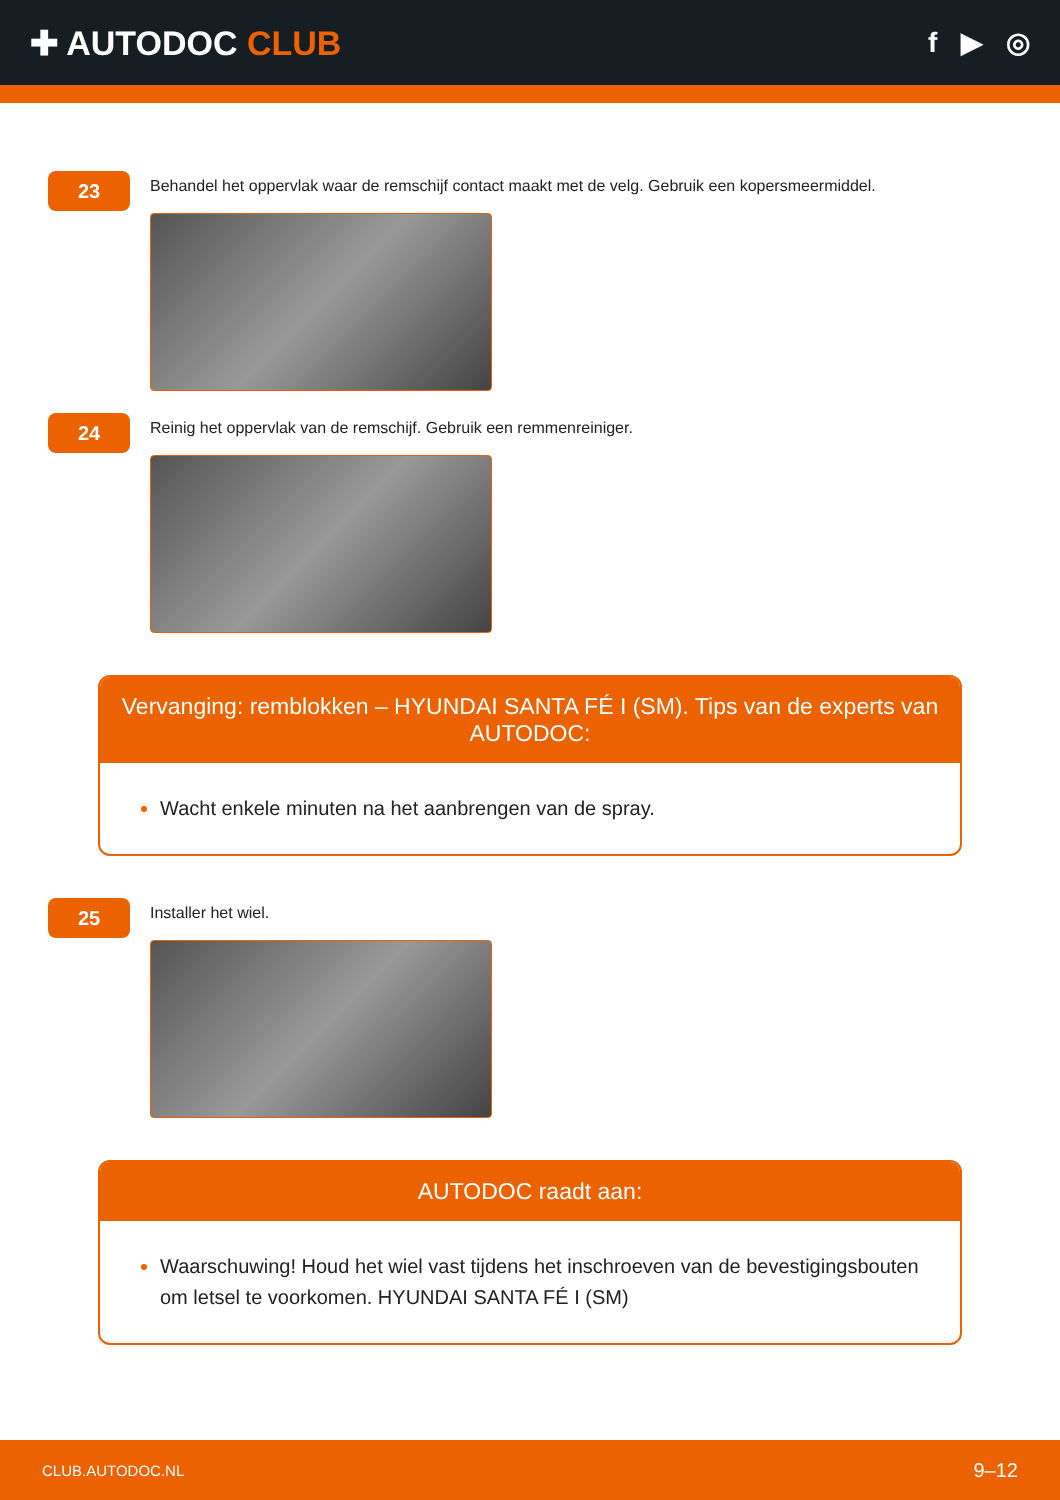✚ AUTODOC CLUB
f ▶ ◎
23
Behandel het oppervlak waar de remschijf contact maakt met de velg. Gebruik een kopersmeermiddel.
24
Reinig het oppervlak van de remschijf. Gebruik een remmenreiniger.
Vervanging: remblokken – HYUNDAI SANTA FÉ I (SM). Tips van de experts van AUTODOC:
Wacht enkele minuten na het aanbrengen van de spray.
25
Installer het wiel.
AUTODOC raadt aan:
Waarschuwing! Houd het wiel vast tijdens het inschroeven van de bevestigingsbouten om letsel te voorkomen. HYUNDAI SANTA FÉ I (SM)
CLUB.AUTODOC.NL 9–12